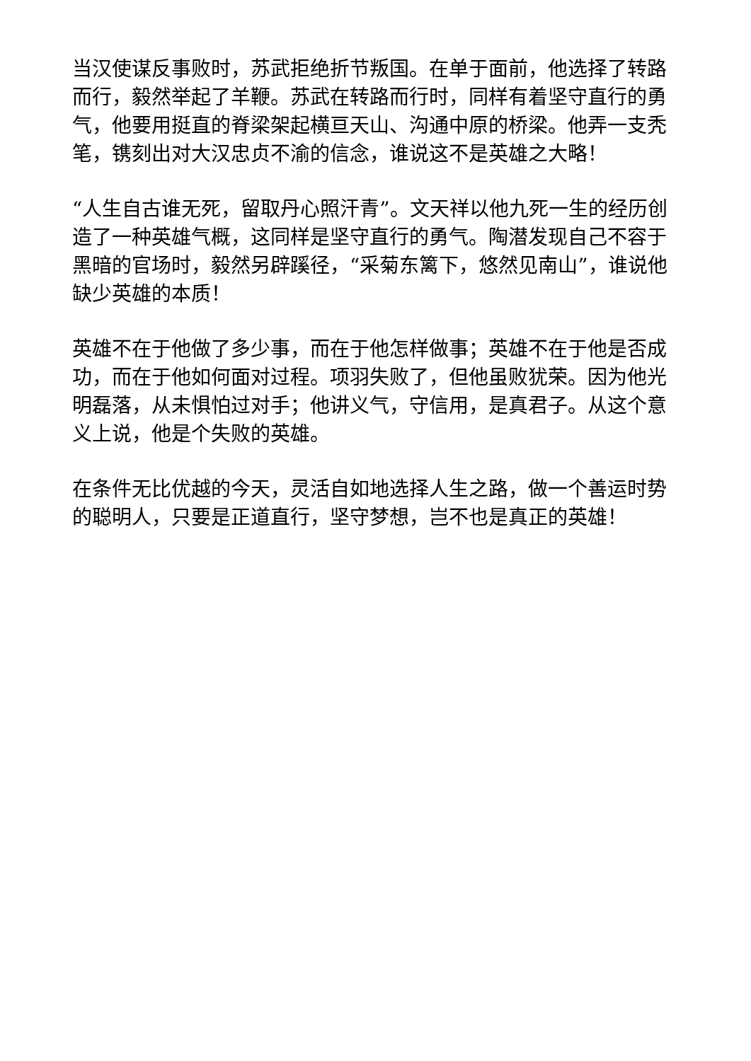当汉使谋反事败时，苏武拒绝折节叛国。在单于面前，他选择了转路而行，毅然举起了羊鞭。苏武在转路而行时，同样有着坚守直行的勇气，他要用挺直的脊梁架起横亘天山、沟通中原的桥梁。他弄一支秃笔，镌刻出对大汉忠贞不渝的信念，谁说这不是英雄之大略！
“人生自古谁无死，留取丹心照汗青”。文天祥以他九死一生的经历创造了一种英雄气概，这同样是坚守直行的勇气。陶潜发现自己不容于黑暗的官场时，毅然另辟蹊径，“采菊东篱下，悠然见南山”，谁说他缺少英雄的本质！
英雄不在于他做了多少事，而在于他怎样做事；英雄不在于他是否成功，而在于他如何面对过程。项羽失败了，但他虽败犹荣。因为他光明磊落，从未惧怕过对手；他讲义气，守信用，是真君子。从这个意义上说，他是个失败的英雄。
在条件无比优越的今天，灵活自如地选择人生之路，做一个善运时势的聪明人，只要是正道直行，坚守梦想，岂不也是真正的英雄！